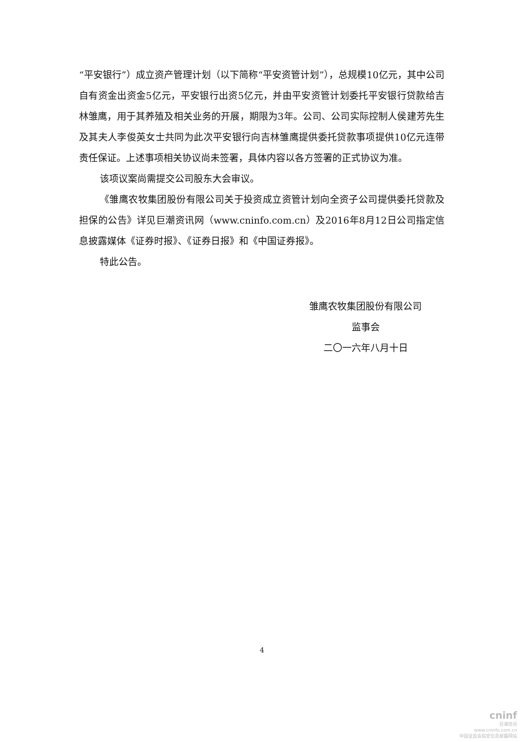“平安银行”）成立资产管理计划（以下简称“平安资管计划”），总规模10亿元，其中公司自有资金出资金5亿元，平安银行出资5亿元，并由平安资管计划委托平安银行贷款给吉林雏鹰，用于其养殖及相关业务的开展，期限为3年。公司、公司实际控制人侯建芳先生及其夫人李俊英女士共同为此次平安银行向吉林雏鹰提供委托贷款事项提供10亿元连带责任保证。上述事项相关协议尚未签署，具体内容以各方签署的正式协议为准。
该项议案尚需提交公司股东大会审议。
《雏鹰农牧集团股份有限公司关于投资成立资管计划向全资子公司提供委托贷款及担保的公告》详见巨潮资讯网（www.cninfo.com.cn）及2016年8月12日公司指定信息披露媒体《证券时报》、《证券日报》和《中国证券报》。
特此公告。
雏鹰农牧集团股份有限公司
监事会
二〇一六年八月十日
4
cninf
巨潮资讯
www.cninfo.com.cn
中国证监会指定信息披露网站